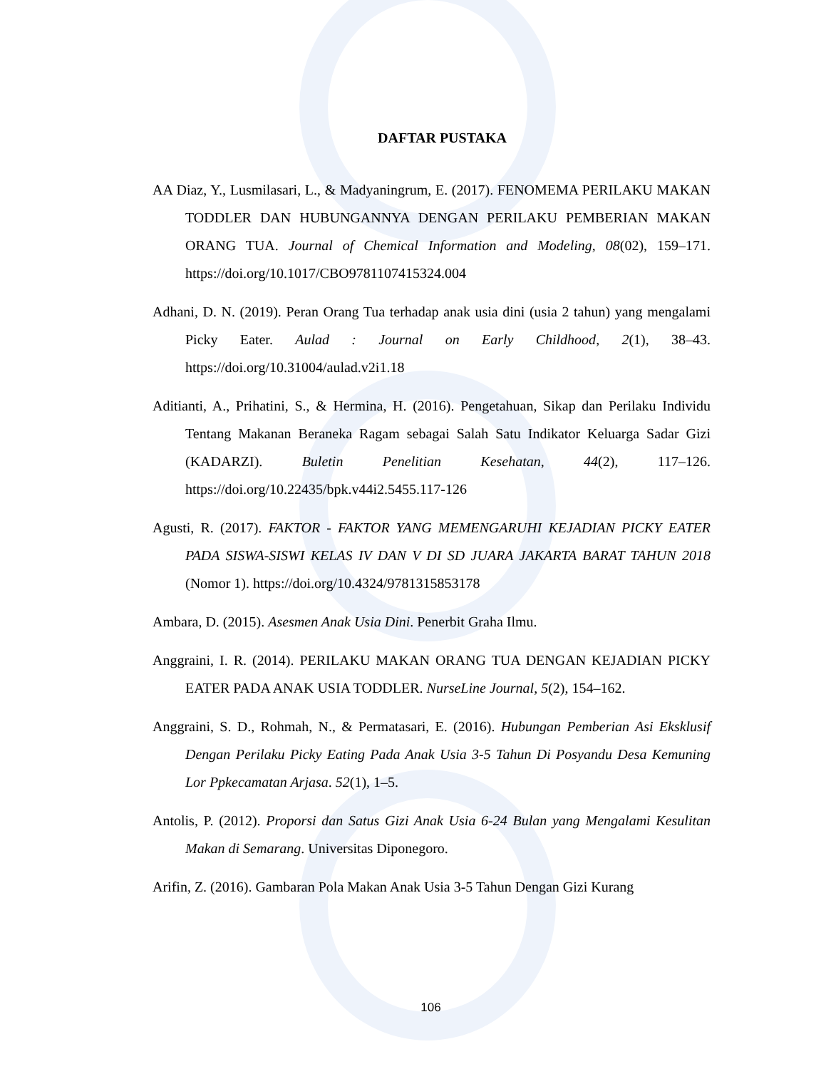DAFTAR PUSTAKA
AA Diaz, Y., Lusmilasari, L., & Madyaningrum, E. (2017). FENOMEMA PERILAKU MAKAN TODDLER DAN HUBUNGANNYA DENGAN PERILAKU PEMBERIAN MAKAN ORANG TUA. Journal of Chemical Information and Modeling, 08(02), 159–171. https://doi.org/10.1017/CBO9781107415324.004
Adhani, D. N. (2019). Peran Orang Tua terhadap anak usia dini (usia 2 tahun) yang mengalami Picky Eater. Aulad : Journal on Early Childhood, 2(1), 38–43. https://doi.org/10.31004/aulad.v2i1.18
Aditianti, A., Prihatini, S., & Hermina, H. (2016). Pengetahuan, Sikap dan Perilaku Individu Tentang Makanan Beraneka Ragam sebagai Salah Satu Indikator Keluarga Sadar Gizi (KADARZI). Buletin Penelitian Kesehatan, 44(2), 117–126. https://doi.org/10.22435/bpk.v44i2.5455.117-126
Agusti, R. (2017). FAKTOR - FAKTOR YANG MEMENGARUHI KEJADIAN PICKY EATER PADA SISWA-SISWI KELAS IV DAN V DI SD JUARA JAKARTA BARAT TAHUN 2018 (Nomor 1). https://doi.org/10.4324/9781315853178
Ambara, D. (2015). Asesmen Anak Usia Dini. Penerbit Graha Ilmu.
Anggraini, I. R. (2014). PERILAKU MAKAN ORANG TUA DENGAN KEJADIAN PICKY EATER PADA ANAK USIA TODDLER. NurseLine Journal, 5(2), 154–162.
Anggraini, S. D., Rohmah, N., & Permatasari, E. (2016). Hubungan Pemberian Asi Eksklusif Dengan Perilaku Picky Eating Pada Anak Usia 3-5 Tahun Di Posyandu Desa Kemuning Lor Ppkecamatan Arjasa. 52(1), 1–5.
Antolis, P. (2012). Proporsi dan Satus Gizi Anak Usia 6-24 Bulan yang Mengalami Kesulitan Makan di Semarang. Universitas Diponegoro.
Arifin, Z. (2016). Gambaran Pola Makan Anak Usia 3-5 Tahun Dengan Gizi Kurang
106